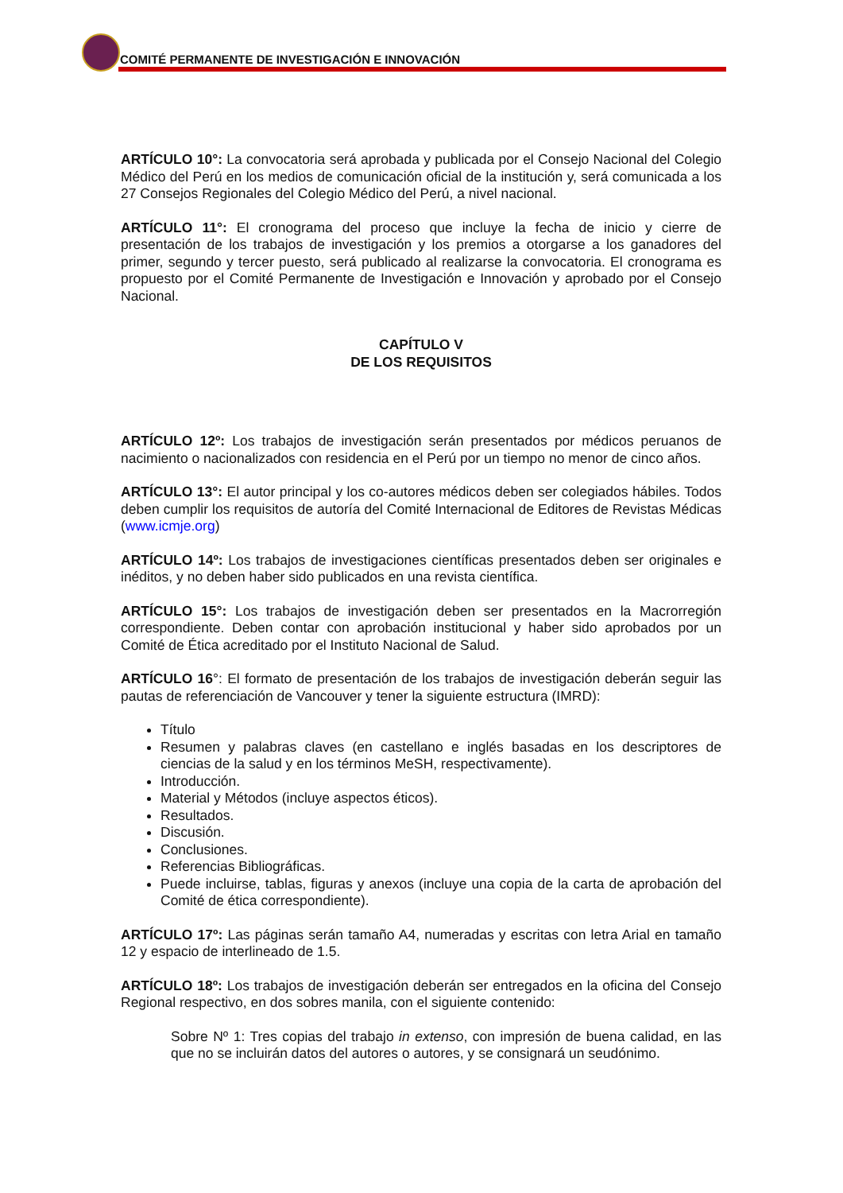COMITÉ PERMANENTE DE INVESTIGACIÓN E INNOVACIÓN
ARTÍCULO 10°: La convocatoria será aprobada y publicada por el Consejo Nacional del Colegio Médico del Perú en los medios de comunicación oficial de la institución y, será comunicada a los 27 Consejos Regionales del Colegio Médico del Perú, a nivel nacional.
ARTÍCULO 11°: El cronograma del proceso que incluye la fecha de inicio y cierre de presentación de los trabajos de investigación y los premios a otorgarse a los ganadores del primer, segundo y tercer puesto, será publicado al realizarse la convocatoria. El cronograma es propuesto por el Comité Permanente de Investigación e Innovación y aprobado por el Consejo Nacional.
CAPÍTULO V
DE LOS REQUISITOS
ARTÍCULO 12º: Los trabajos de investigación serán presentados por médicos peruanos de nacimiento o nacionalizados con residencia en el Perú por un tiempo no menor de cinco años.
ARTÍCULO 13°: El autor principal y los co-autores médicos deben ser colegiados hábiles. Todos deben cumplir los requisitos de autoría del Comité Internacional de Editores de Revistas Médicas (www.icmje.org)
ARTÍCULO 14º: Los trabajos de investigaciones científicas presentados deben ser originales e inéditos, y no deben haber sido publicados en una revista científica.
ARTÍCULO 15°: Los trabajos de investigación deben ser presentados en la Macrorregión correspondiente. Deben contar con aprobación institucional y haber sido aprobados por un Comité de Ética acreditado por el Instituto Nacional de Salud.
ARTÍCULO 16°: El formato de presentación de los trabajos de investigación deberán seguir las pautas de referenciación de Vancouver y tener la siguiente estructura (IMRD):
Título
Resumen y palabras claves (en castellano e inglés basadas en los descriptores de ciencias de la salud y en los términos MeSH, respectivamente).
Introducción.
Material y Métodos (incluye aspectos éticos).
Resultados.
Discusión.
Conclusiones.
Referencias Bibliográficas.
Puede incluirse, tablas, figuras y anexos (incluye una copia de la carta de aprobación del Comité de ética correspondiente).
ARTÍCULO 17º: Las páginas serán tamaño A4, numeradas y escritas con letra Arial en tamaño 12 y espacio de interlineado de 1.5.
ARTÍCULO 18º: Los trabajos de investigación deberán ser entregados en la oficina del Consejo Regional respectivo, en dos sobres manila, con el siguiente contenido:
Sobre Nº 1: Tres copias del trabajo in extenso, con impresión de buena calidad, en las que no se incluirán datos del autores o autores, y se consignará un seudónimo.